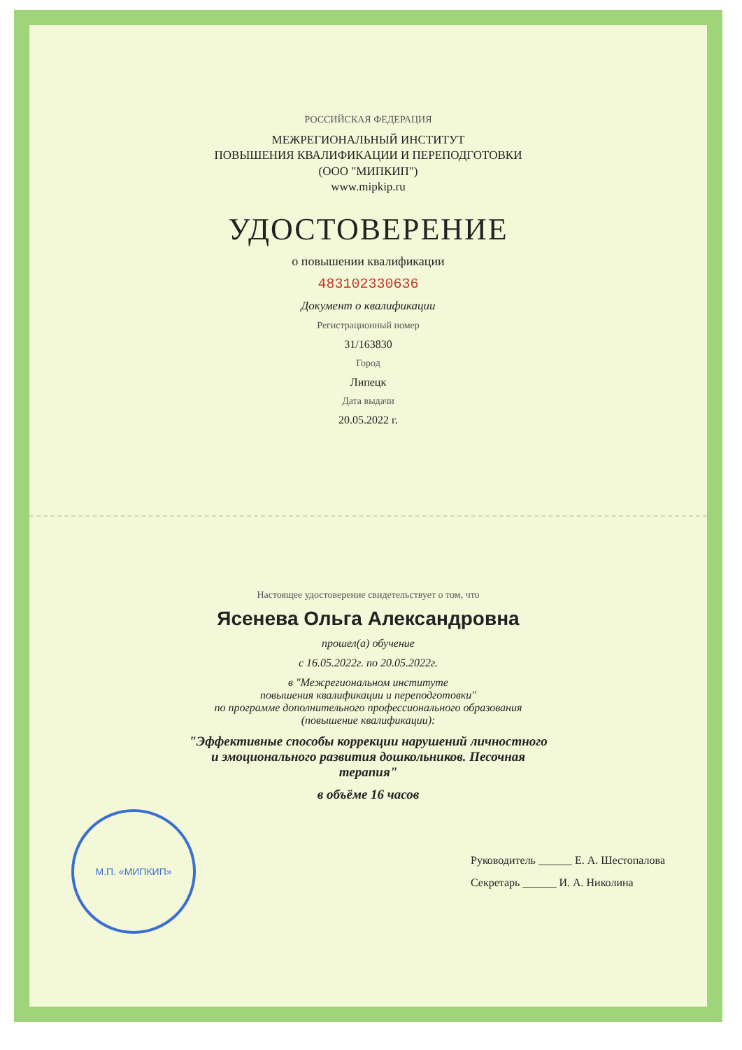РОССИЙСКАЯ ФЕДЕРАЦИЯ
МЕЖРЕГИОНАЛЬНЫЙ ИНСТИТУТ
ПОВЫШЕНИЯ КВАЛИФИКАЦИИ И ПЕРЕПОДГОТОВКИ
(ООО "МИПКИП")
www.mipkip.ru
УДОСТОВЕРЕНИЕ
о повышении квалификации
483102330636
Документ о квалификации
Регистрационный номер
31/163830
Город
Липецк
Дата выдачи
20.05.2022 г.
Настоящее удостоверение свидетельствует о том, что
Ясенева Ольга Александровна
прошел(а) обучение
с 16.05.2022г. по 20.05.2022г.
в "Межрегиональном институте
повышения квалификации и переподготовки"
по программе дополнительного профессионального образования
(повышение квалификации):
"Эффективные способы коррекции нарушений личностного
и эмоционального развития дошкольников. Песочная
терапия"
в объёме 16 часов
М.П. «МИПКИП»
Руководитель ______ Е. А. Шестопалова
Секретарь ______ И. А. Николина